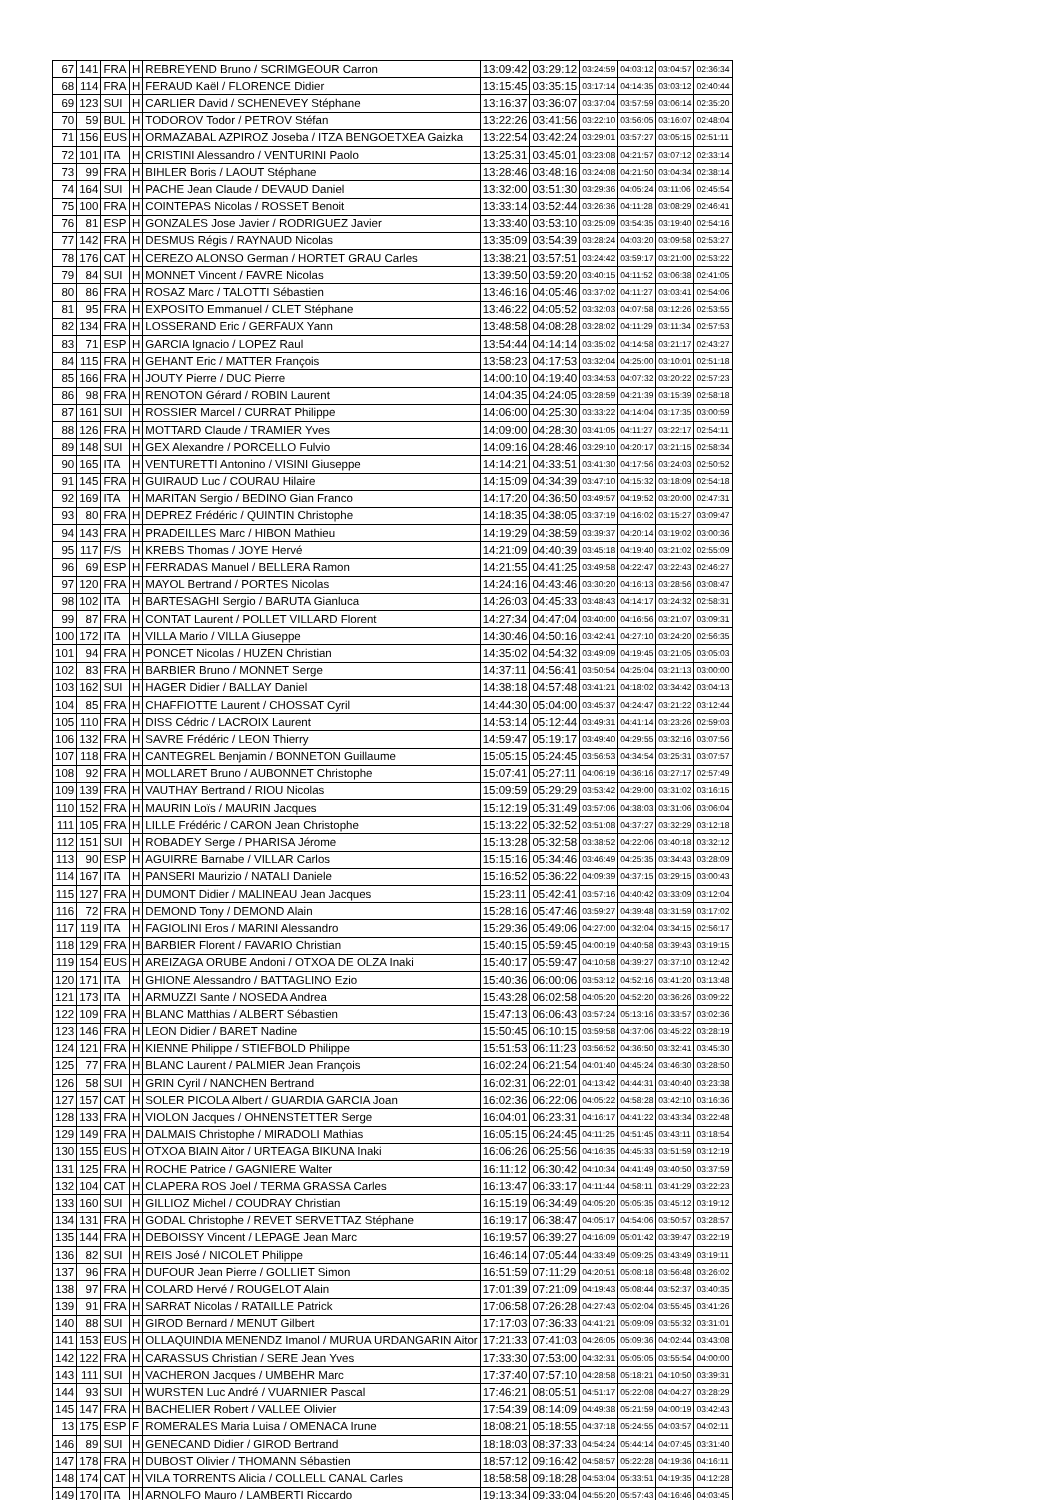| 67 | 141 | FRA | H | REBREYEND Bruno / SCRIMGEOUR Carron | 13:09:42 | 03:29:12 | 03:24:59 | 04:03:12 | 03:04:57 | 02:36:34 |
| 68 | 114 | FRA | H | FERAUD Kaël / FLORENCE Didier | 13:15:45 | 03:35:15 | 03:17:14 | 04:14:35 | 03:03:12 | 02:40:44 |
| 69 | 123 | SUI | H | CARLIER David / SCHENEVEY Stéphane | 13:16:37 | 03:36:07 | 03:37:04 | 03:57:59 | 03:06:14 | 02:35:20 |
| 70 | 59 | BUL | H | TODOROV Todor / PETROV Stéfan | 13:22:26 | 03:41:56 | 03:22:10 | 03:56:05 | 03:16:07 | 02:48:04 |
| 71 | 156 | EUS | H | ORMAZABAL AZPIROZ Joseba / ITZA BENGOETXEA Gaizka | 13:22:54 | 03:42:24 | 03:29:01 | 03:57:27 | 03:05:15 | 02:51:11 |
| 72 | 101 | ITA | H | CRISTINI Alessandro / VENTURINI Paolo | 13:25:31 | 03:45:01 | 03:23:08 | 04:21:57 | 03:07:12 | 02:33:14 |
| 73 | 99 | FRA | H | BIHLER Boris / LAOUT Stéphane | 13:28:46 | 03:48:16 | 03:24:08 | 04:21:50 | 03:04:34 | 02:38:14 |
| 74 | 164 | SUI | H | PACHE Jean Claude / DEVAUD Daniel | 13:32:00 | 03:51:30 | 03:29:36 | 04:05:24 | 03:11:06 | 02:45:54 |
| 75 | 100 | FRA | H | COINTEPAS Nicolas / ROSSET Benoit | 13:33:14 | 03:52:44 | 03:26:36 | 04:11:28 | 03:08:29 | 02:46:41 |
| 76 | 81 | ESP | H | GONZALES Jose Javier / RODRIGUEZ Javier | 13:33:40 | 03:53:10 | 03:25:09 | 03:54:35 | 03:19:40 | 02:54:16 |
| 77 | 142 | FRA | H | DESMUS Régis / RAYNAUD Nicolas | 13:35:09 | 03:54:39 | 03:28:24 | 04:03:20 | 03:09:58 | 02:53:27 |
| 78 | 176 | CAT | H | CEREZO ALONSO German / HORTET GRAU Carles | 13:38:21 | 03:57:51 | 03:24:42 | 03:59:17 | 03:21:00 | 02:53:22 |
| 79 | 84 | SUI | H | MONNET Vincent / FAVRE Nicolas | 13:39:50 | 03:59:20 | 03:40:15 | 04:11:52 | 03:06:38 | 02:41:05 |
| 80 | 86 | FRA | H | ROSAZ Marc / TALOTTI Sébastien | 13:46:16 | 04:05:46 | 03:37:02 | 04:11:27 | 03:03:41 | 02:54:06 |
| 81 | 95 | FRA | H | EXPOSITO Emmanuel / CLET Stéphane | 13:46:22 | 04:05:52 | 03:32:03 | 04:07:58 | 03:12:26 | 02:53:55 |
| 82 | 134 | FRA | H | LOSSERAND Eric / GERFAUX Yann | 13:48:58 | 04:08:28 | 03:28:02 | 04:11:29 | 03:11:34 | 02:57:53 |
| 83 | 71 | ESP | H | GARCIA Ignacio / LOPEZ Raul | 13:54:44 | 04:14:14 | 03:35:02 | 04:14:58 | 03:21:17 | 02:43:27 |
| 84 | 115 | FRA | H | GEHANT Eric / MATTER François | 13:58:23 | 04:17:53 | 03:32:04 | 04:25:00 | 03:10:01 | 02:51:18 |
| 85 | 166 | FRA | H | JOUTY Pierre / DUC Pierre | 14:00:10 | 04:19:40 | 03:34:53 | 04:07:32 | 03:20:22 | 02:57:23 |
| 86 | 98 | FRA | H | RENOTON Gérard / ROBIN Laurent | 14:04:35 | 04:24:05 | 03:28:59 | 04:21:39 | 03:15:39 | 02:58:18 |
| 87 | 161 | SUI | H | ROSSIER Marcel / CURRAT Philippe | 14:06:00 | 04:25:30 | 03:33:22 | 04:14:04 | 03:17:35 | 03:00:59 |
| 88 | 126 | FRA | H | MOTTARD Claude / TRAMIER Yves | 14:09:00 | 04:28:30 | 03:41:05 | 04:11:27 | 03:22:17 | 02:54:11 |
| 89 | 148 | SUI | H | GEX Alexandre / PORCELLO Fulvio | 14:09:16 | 04:28:46 | 03:29:10 | 04:20:17 | 03:21:15 | 02:58:34 |
| 90 | 165 | ITA | H | VENTURETTI Antonino / VISINI Giuseppe | 14:14:21 | 04:33:51 | 03:41:30 | 04:17:56 | 03:24:03 | 02:50:52 |
| 91 | 145 | FRA | H | GUIRAUD Luc / COURAU Hilaire | 14:15:09 | 04:34:39 | 03:47:10 | 04:15:32 | 03:18:09 | 02:54:18 |
| 92 | 169 | ITA | H | MARITAN Sergio / BEDINO Gian Franco | 14:17:20 | 04:36:50 | 03:49:57 | 04:19:52 | 03:20:00 | 02:47:31 |
| 93 | 80 | FRA | H | DEPREZ Frédéric / QUINTIN Christophe | 14:18:35 | 04:38:05 | 03:37:19 | 04:16:02 | 03:15:27 | 03:09:47 |
| 94 | 143 | FRA | H | PRADEILLES Marc / HIBON Mathieu | 14:19:29 | 04:38:59 | 03:39:37 | 04:20:14 | 03:19:02 | 03:00:36 |
| 95 | 117 | F/S | H | KREBS Thomas / JOYE Hervé | 14:21:09 | 04:40:39 | 03:45:18 | 04:19:40 | 03:21:02 | 02:55:09 |
| 96 | 69 | ESP | H | FERRADAS Manuel / BELLERA Ramon | 14:21:55 | 04:41:25 | 03:49:58 | 04:22:47 | 03:22:43 | 02:46:27 |
| 97 | 120 | FRA | H | MAYOL Bertrand / PORTES Nicolas | 14:24:16 | 04:43:46 | 03:30:20 | 04:16:13 | 03:28:56 | 03:08:47 |
| 98 | 102 | ITA | H | BARTESAGHI Sergio / BARUTA Gianluca | 14:26:03 | 04:45:33 | 03:48:43 | 04:14:17 | 03:24:32 | 02:58:31 |
| 99 | 87 | FRA | H | CONTAT Laurent / POLLET VILLARD Florent | 14:27:34 | 04:47:04 | 03:40:00 | 04:16:56 | 03:21:07 | 03:09:31 |
| 100 | 172 | ITA | H | VILLA Mario / VILLA Giuseppe | 14:30:46 | 04:50:16 | 03:42:41 | 04:27:10 | 03:24:20 | 02:56:35 |
| 101 | 94 | FRA | H | PONCET Nicolas / HUZEN Christian | 14:35:02 | 04:54:32 | 03:49:09 | 04:19:45 | 03:21:05 | 03:05:03 |
| 102 | 83 | FRA | H | BARBIER Bruno / MONNET Serge | 14:37:11 | 04:56:41 | 03:50:54 | 04:25:04 | 03:21:13 | 03:00:00 |
| 103 | 162 | SUI | H | HAGER Didier / BALLAY Daniel | 14:38:18 | 04:57:48 | 03:41:21 | 04:18:02 | 03:34:42 | 03:04:13 |
| 104 | 85 | FRA | H | CHAFFIOTTE Laurent / CHOSSAT Cyril | 14:44:30 | 05:04:00 | 03:45:37 | 04:24:47 | 03:21:22 | 03:12:44 |
| 105 | 110 | FRA | H | DISS Cédric / LACROIX Laurent | 14:53:14 | 05:12:44 | 03:49:31 | 04:41:14 | 03:23:26 | 02:59:03 |
| 106 | 132 | FRA | H | SAVRE Frédéric / LEON Thierry | 14:59:47 | 05:19:17 | 03:49:40 | 04:29:55 | 03:32:16 | 03:07:56 |
| 107 | 118 | FRA | H | CANTEGREL Benjamin / BONNETON Guillaume | 15:05:15 | 05:24:45 | 03:56:53 | 04:34:54 | 03:25:31 | 03:07:57 |
| 108 | 92 | FRA | H | MOLLARET Bruno / AUBONNET Christophe | 15:07:41 | 05:27:11 | 04:06:19 | 04:36:16 | 03:27:17 | 02:57:49 |
| 109 | 139 | FRA | H | VAUTHAY Bertrand / RIOU Nicolas | 15:09:59 | 05:29:29 | 03:53:42 | 04:29:00 | 03:31:02 | 03:16:15 |
| 110 | 152 | FRA | H | MAURIN Loïs / MAURIN Jacques | 15:12:19 | 05:31:49 | 03:57:06 | 04:38:03 | 03:31:06 | 03:06:04 |
| 111 | 105 | FRA | H | LILLE Frédéric / CARON Jean Christophe | 15:13:22 | 05:32:52 | 03:51:08 | 04:37:27 | 03:32:29 | 03:12:18 |
| 112 | 151 | SUI | H | ROBADEY Serge / PHARISA Jérome | 15:13:28 | 05:32:58 | 03:38:52 | 04:22:06 | 03:40:18 | 03:32:12 |
| 113 | 90 | ESP | H | AGUIRRE Barnabe / VILLAR Carlos | 15:15:16 | 05:34:46 | 03:46:49 | 04:25:35 | 03:34:43 | 03:28:09 |
| 114 | 167 | ITA | H | PANSERI Maurizio / NATALI Daniele | 15:16:52 | 05:36:22 | 04:09:39 | 04:37:15 | 03:29:15 | 03:00:43 |
| 115 | 127 | FRA | H | DUMONT Didier / MALINEAU Jean Jacques | 15:23:11 | 05:42:41 | 03:57:16 | 04:40:42 | 03:33:09 | 03:12:04 |
| 116 | 72 | FRA | H | DEMOND Tony / DEMOND Alain | 15:28:16 | 05:47:46 | 03:59:27 | 04:39:48 | 03:31:59 | 03:17:02 |
| 117 | 119 | ITA | H | FAGIOLINI Eros / MARINI Alessandro | 15:29:36 | 05:49:06 | 04:27:00 | 04:32:04 | 03:34:15 | 02:56:17 |
| 118 | 129 | FRA | H | BARBIER Florent / FAVARIO Christian | 15:40:15 | 05:59:45 | 04:00:19 | 04:40:58 | 03:39:43 | 03:19:15 |
| 119 | 154 | EUS | H | AREIZAGA ORUBE Andoni / OTXOA DE OLZA Inaki | 15:40:17 | 05:59:47 | 04:10:58 | 04:39:27 | 03:37:10 | 03:12:42 |
| 120 | 171 | ITA | H | GHIONE Alessandro / BATTAGLINO Ezio | 15:40:36 | 06:00:06 | 03:53:12 | 04:52:16 | 03:41:20 | 03:13:48 |
| 121 | 173 | ITA | H | ARMUZZI Sante / NOSEDA Andrea | 15:43:28 | 06:02:58 | 04:05:20 | 04:52:20 | 03:36:26 | 03:09:22 |
| 122 | 109 | FRA | H | BLANC Matthias / ALBERT Sébastien | 15:47:13 | 06:06:43 | 03:57:24 | 05:13:16 | 03:33:57 | 03:02:36 |
| 123 | 146 | FRA | H | LEON Didier / BARET Nadine | 15:50:45 | 06:10:15 | 03:59:58 | 04:37:06 | 03:45:22 | 03:28:19 |
| 124 | 121 | FRA | H | KIENNE Philippe / STIEFBOLD Philippe | 15:51:53 | 06:11:23 | 03:56:52 | 04:36:50 | 03:32:41 | 03:45:30 |
| 125 | 77 | FRA | H | BLANC Laurent / PALMIER Jean François | 16:02:24 | 06:21:54 | 04:01:40 | 04:45:24 | 03:46:30 | 03:28:50 |
| 126 | 58 | SUI | H | GRIN Cyril / NANCHEN Bertrand | 16:02:31 | 06:22:01 | 04:13:42 | 04:44:31 | 03:40:40 | 03:23:38 |
| 127 | 157 | CAT | H | SOLER PICOLA Albert / GUARDIA GARCIA Joan | 16:02:36 | 06:22:06 | 04:05:22 | 04:58:28 | 03:42:10 | 03:16:36 |
| 128 | 133 | FRA | H | VIOLON Jacques / OHNENSTETTER Serge | 16:04:01 | 06:23:31 | 04:16:17 | 04:41:22 | 03:43:34 | 03:22:48 |
| 129 | 149 | FRA | H | DALMAIS Christophe / MIRADOLI Mathias | 16:05:15 | 06:24:45 | 04:11:25 | 04:51:45 | 03:43:11 | 03:18:54 |
| 130 | 155 | EUS | H | OTXOA BIAIN Aitor / URTEAGA BIKUNA Inaki | 16:06:26 | 06:25:56 | 04:16:35 | 04:45:33 | 03:51:59 | 03:12:19 |
| 131 | 125 | FRA | H | ROCHE Patrice / GAGNIERE Walter | 16:11:12 | 06:30:42 | 04:10:34 | 04:41:49 | 03:40:50 | 03:37:59 |
| 132 | 104 | CAT | H | CLAPERA ROS Joel / TERMA GRASSA Carles | 16:13:47 | 06:33:17 | 04:11:44 | 04:58:11 | 03:41:29 | 03:22:23 |
| 133 | 160 | SUI | H | GILLIOZ Michel / COUDRAY Christian | 16:15:19 | 06:34:49 | 04:05:20 | 05:05:35 | 03:45:12 | 03:19:12 |
| 134 | 131 | FRA | H | GODAL Christophe / REVET SERVETTAZ Stéphane | 16:19:17 | 06:38:47 | 04:05:17 | 04:54:06 | 03:50:57 | 03:28:57 |
| 135 | 144 | FRA | H | DEBOISSY Vincent / LEPAGE Jean Marc | 16:19:57 | 06:39:27 | 04:16:09 | 05:01:42 | 03:39:47 | 03:22:19 |
| 136 | 82 | SUI | H | REIS José / NICOLET Philippe | 16:46:14 | 07:05:44 | 04:33:49 | 05:09:25 | 03:43:49 | 03:19:11 |
| 137 | 96 | FRA | H | DUFOUR Jean Pierre / GOLLIET Simon | 16:51:59 | 07:11:29 | 04:20:51 | 05:08:18 | 03:56:48 | 03:26:02 |
| 138 | 97 | FRA | H | COLARD Hervé / ROUGELOT Alain | 17:01:39 | 07:21:09 | 04:19:43 | 05:08:44 | 03:52:37 | 03:40:35 |
| 139 | 91 | FRA | H | SARRAT Nicolas / RATAILLE Patrick | 17:06:58 | 07:26:28 | 04:27:43 | 05:02:04 | 03:55:45 | 03:41:26 |
| 140 | 88 | SUI | H | GIROD Bernard / MENUT Gilbert | 17:17:03 | 07:36:33 | 04:41:21 | 05:09:09 | 03:55:32 | 03:31:01 |
| 141 | 153 | EUS | H | OLLAQUINDIA MENENDZ Imanol / MURUA URDANGARIN Aitor | 17:21:33 | 07:41:03 | 04:26:05 | 05:09:36 | 04:02:44 | 03:43:08 |
| 142 | 122 | FRA | H | CARASSUS Christian / SERE Jean Yves | 17:33:30 | 07:53:00 | 04:32:31 | 05:05:05 | 03:55:54 | 04:00:00 |
| 143 | 111 | SUI | H | VACHERON Jacques / UMBEHR Marc | 17:37:40 | 07:57:10 | 04:28:58 | 05:18:21 | 04:10:50 | 03:39:31 |
| 144 | 93 | SUI | H | WURSTEN Luc André / VUARNIER Pascal | 17:46:21 | 08:05:51 | 04:51:17 | 05:22:08 | 04:04:27 | 03:28:29 |
| 145 | 147 | FRA | H | BACHELIER Robert / VALLEE Olivier | 17:54:39 | 08:14:09 | 04:49:38 | 05:21:59 | 04:00:19 | 03:42:43 |
| 13 | 175 | ESP | F | ROMERALES Maria Luisa / OMENACA Irune | 18:08:21 | 05:18:55 | 04:37:18 | 05:24:55 | 04:03:57 | 04:02:11 |
| 146 | 89 | SUI | H | GENECAND Didier / GIROD Bertrand | 18:18:03 | 08:37:33 | 04:54:24 | 05:44:14 | 04:07:45 | 03:31:40 |
| 147 | 178 | FRA | H | DUBOST Olivier / THOMANN Sébastien | 18:57:12 | 09:16:42 | 04:58:57 | 05:22:28 | 04:19:36 | 04:16:11 |
| 148 | 174 | CAT | H | VILA TORRENTS Alicia / COLLELL CANAL Carles | 18:58:58 | 09:18:28 | 04:53:04 | 05:33:51 | 04:19:35 | 04:12:28 |
| 149 | 170 | ITA | H | ARNOLFO Mauro / LAMBERTI Riccardo | 19:13:34 | 09:33:04 | 04:55:20 | 05:57:43 | 04:16:46 | 04:03:45 |